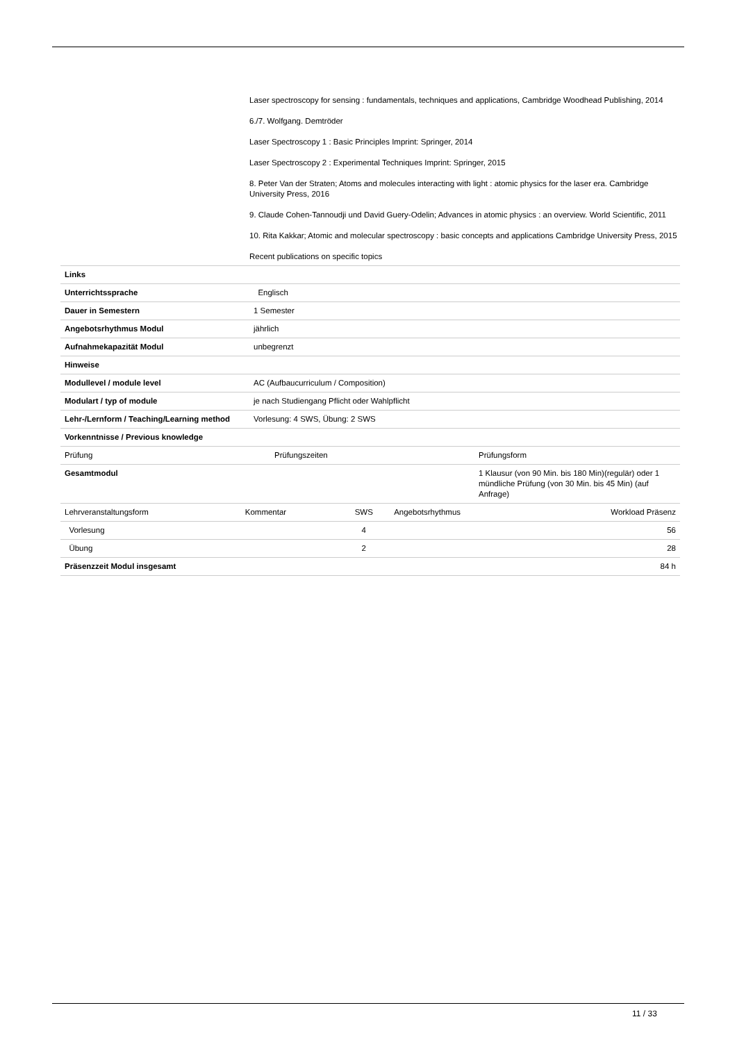Laser spectroscopy for sensing : fundamentals, techniques and applications, Cambridge Woodhead Publishing, 2014
6./7. Wolfgang. Demtröder
Laser Spectroscopy 1 : Basic Principles Imprint: Springer, 2014
Laser Spectroscopy 2 : Experimental Techniques Imprint: Springer, 2015
8. Peter Van der Straten; Atoms and molecules interacting with light : atomic physics for the laser era. Cambridge University Press, 2016
9. Claude Cohen-Tannoudji und David Guery-Odelin; Advances in atomic physics : an overview. World Scientific, 2011
10. Rita Kakkar; Atomic and molecular spectroscopy : basic concepts and applications Cambridge University Press, 2015
Recent publications on specific topics
| Links | |
| Unterrichtssprache | Englisch |
| Dauer in Semestern | 1 Semester |
| Angebotsrhythmus Modul | jährlich |
| Aufnahmekapazität Modul | unbegrenzt |
| Hinweise | |
| Modullevel / module level | AC (Aufbaucurriculum / Composition) |
| Modulart / typ of module | je nach Studiengang Pflicht oder Wahlpflicht |
| Lehr-/Lernform / Teaching/Learning method | Vorlesung: 4 SWS, Übung: 2 SWS |
| Vorkenntnisse / Previous knowledge | |
| Prüfung | Prüfungszeiten | Prüfungsform |
| --- | --- | --- |
| Gesamtmodul | | 1 Klausur (von 90 Min. bis 180 Min)(regulär) oder 1 mündliche Prüfung (von 30 Min. bis 45 Min) (auf Anfrage) |
| Lehrveranstaltungsform | Kommentar | SWS | Angebotsrhythmus | Workload Präsenz |
| --- | --- | --- | --- | --- |
| Vorlesung | | 4 | | 56 |
| Übung | | 2 | | 28 |
| Präsenzzeit Modul insgesamt | | | | 84 h |
11 / 33